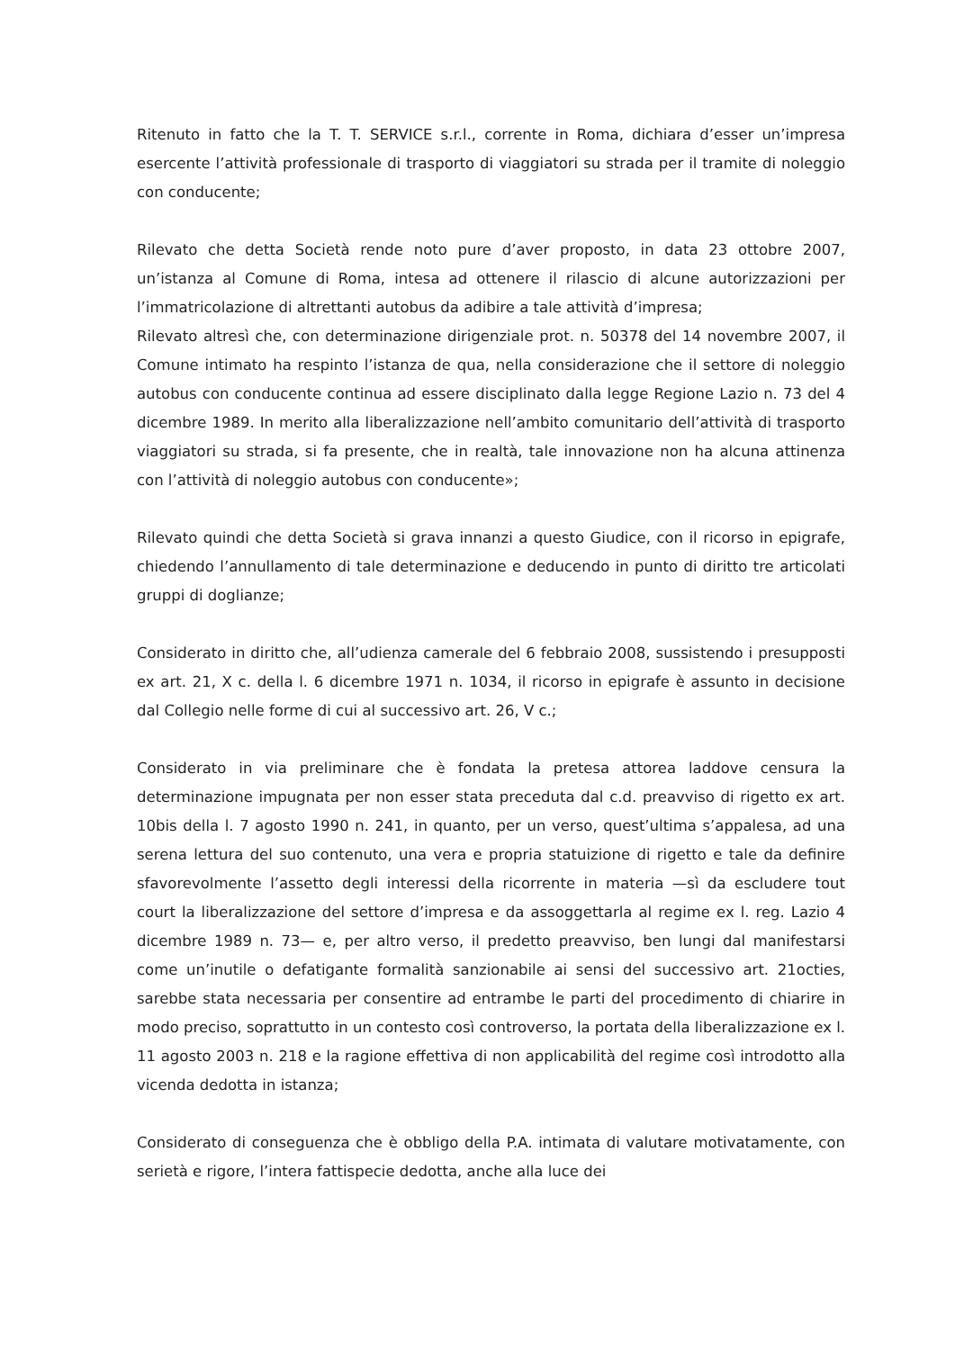Ritenuto in fatto che la T. T. SERVICE s.r.l., corrente in Roma, dichiara d’esser un’impresa esercente l’attività professionale di trasporto di viaggiatori su strada per il tramite di noleggio con conducente;
Rilevato che detta Società rende noto pure d’aver proposto, in data 23 ottobre 2007, un’istanza al Comune di Roma, intesa ad ottenere il rilascio di alcune autorizzazioni per l’immatricolazione di altrettanti autobus da adibire a tale attività d’impresa;
Rilevato altresì che, con determinazione dirigenziale prot. n. 50378 del 14 novembre 2007, il Comune intimato ha respinto l’istanza de qua, nella considerazione che il settore di noleggio autobus con conducente continua ad essere disciplinato dalla legge Regione Lazio n. 73 del 4 dicembre 1989. In merito alla liberalizzazione nell’ambito comunitario dell’attività di trasporto viaggiatori su strada, si fa presente, che in realtà, tale innovazione non ha alcuna attinenza con l’attività di noleggio autobus con conducente»;
Rilevato quindi che detta Società si grava innanzi a questo Giudice, con il ricorso in epigrafe, chiedendo l’annullamento di tale determinazione e deducendo in punto di diritto tre articolati gruppi di doglianze;
Considerato in diritto che, all’udienza camerale del 6 febbraio 2008, sussistendo i presupposti ex art. 21, X c. della l. 6 dicembre 1971 n. 1034, il ricorso in epigrafe è assunto in decisione dal Collegio nelle forme di cui al successivo art. 26, V c.;
Considerato in via preliminare che è fondata la pretesa attorea laddove censura la determinazione impugnata per non esser stata preceduta dal c.d. preavviso di rigetto ex art. 10bis della l. 7 agosto 1990 n. 241, in quanto, per un verso, quest’ultima s’appalesa, ad una serena lettura del suo contenuto, una vera e propria statuizione di rigetto e tale da definire sfavorevolmente l’assetto degli interessi della ricorrente in materia —sì da escludere tout court la liberalizzazione del settore d’impresa e da assoggettarla al regime ex l. reg. Lazio 4 dicembre 1989 n. 73— e, per altro verso, il predetto preavviso, ben lungi dal manifestarsi come un’inutile o defatigante formalità sanzionabile ai sensi del successivo art. 21octies, sarebbe stata necessaria per consentire ad entrambe le parti del procedimento di chiarire in modo preciso, soprattutto in un contesto così controverso, la portata della liberalizzazione ex l. 11 agosto 2003 n. 218 e la ragione effettiva di non applicabilità del regime così introdotto alla vicenda dedotta in istanza;
Considerato di conseguenza che è obbligo della P.A. intimata di valutare motivatamente, con serietà e rigore, l’intera fattispecie dedotta, anche alla luce dei